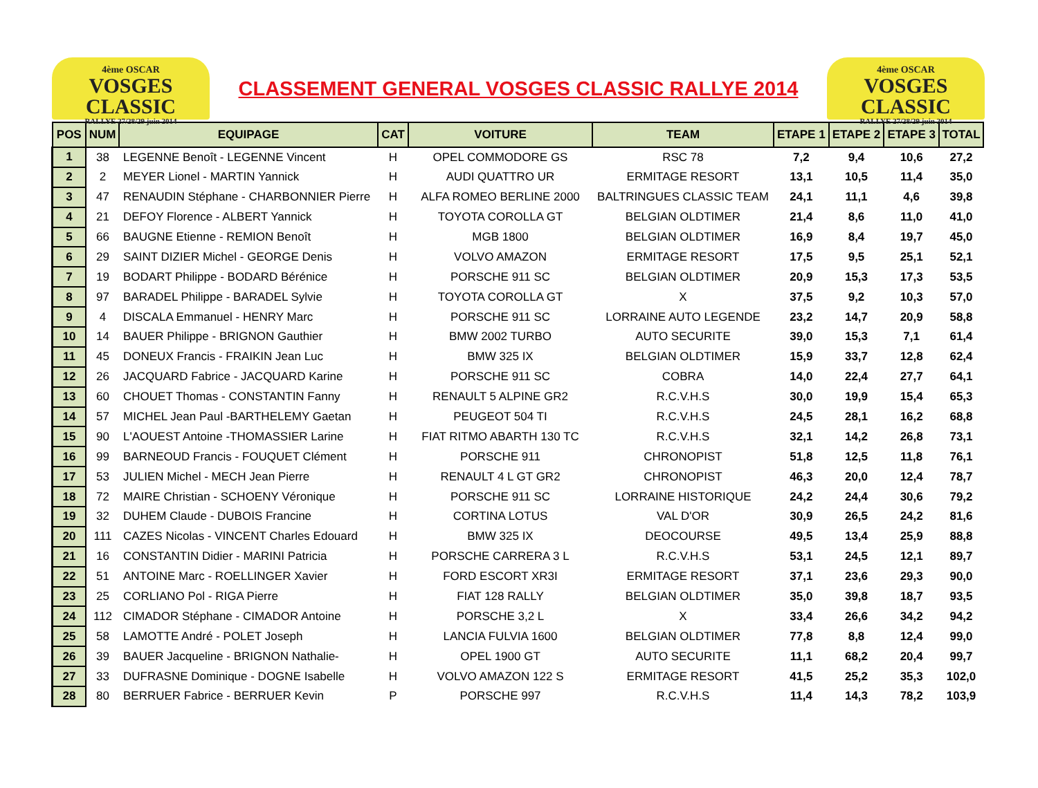4ème OSCAR
VOSGES CLASSIC
RALLYE 27/28/29 juin 2014
CLASSEMENT GENERAL VOSGES CLASSIC RALLYE 2014
4ème OSCAR
VOSGES CLASSIC
RALLYE 27/28/29 juin 2014
| POS | NUM | EQUIPAGE | CAT | VOITURE | TEAM | ETAPE 1 | ETAPE 2 | ETAPE 3 | TOTAL |
| --- | --- | --- | --- | --- | --- | --- | --- | --- | --- |
| 1 | 38 | LEGENNE Benoît - LEGENNE Vincent | H | OPEL COMMODORE GS | RSC 78 | 7,2 | 9,4 | 10,6 | 27,2 |
| 2 | 2 | MEYER Lionel - MARTIN Yannick | H | AUDI QUATTRO UR | ERMITAGE RESORT | 13,1 | 10,5 | 11,4 | 35,0 |
| 3 | 47 | RENAUDIN Stéphane - CHARBONNIER Pierre | H | ALFA ROMEO BERLINE 2000 | BALTRINGUES CLASSIC TEAM | 24,1 | 11,1 | 4,6 | 39,8 |
| 4 | 21 | DEFOY Florence - ALBERT Yannick | H | TOYOTA COROLLA GT | BELGIAN OLDTIMER | 21,4 | 8,6 | 11,0 | 41,0 |
| 5 | 66 | BAUGNE Etienne - REMION Benoît | H | MGB 1800 | BELGIAN OLDTIMER | 16,9 | 8,4 | 19,7 | 45,0 |
| 6 | 29 | SAINT DIZIER Michel - GEORGE Denis | H | VOLVO AMAZON | ERMITAGE RESORT | 17,5 | 9,5 | 25,1 | 52,1 |
| 7 | 19 | BODART Philippe - BODARD Bérénice | H | PORSCHE 911 SC | BELGIAN OLDTIMER | 20,9 | 15,3 | 17,3 | 53,5 |
| 8 | 97 | BARADEL Philippe - BARADEL Sylvie | H | TOYOTA COROLLA GT | X | 37,5 | 9,2 | 10,3 | 57,0 |
| 9 | 4 | DISCALA Emmanuel - HENRY Marc | H | PORSCHE 911 SC | LORRAINE AUTO LEGENDE | 23,2 | 14,7 | 20,9 | 58,8 |
| 10 | 14 | BAUER Philippe - BRIGNON Gauthier | H | BMW 2002 TURBO | AUTO SECURITE | 39,0 | 15,3 | 7,1 | 61,4 |
| 11 | 45 | DONEUX Francis - FRAIKIN Jean Luc | H | BMW 325 IX | BELGIAN OLDTIMER | 15,9 | 33,7 | 12,8 | 62,4 |
| 12 | 26 | JACQUARD Fabrice - JACQUARD Karine | H | PORSCHE 911 SC | COBRA | 14,0 | 22,4 | 27,7 | 64,1 |
| 13 | 60 | CHOUET Thomas - CONSTANTIN Fanny | H | RENAULT 5 ALPINE GR2 | R.C.V.H.S | 30,0 | 19,9 | 15,4 | 65,3 |
| 14 | 57 | MICHEL Jean Paul -BARTHELEMY Gaetan | H | PEUGEOT 504 TI | R.C.V.H.S | 24,5 | 28,1 | 16,2 | 68,8 |
| 15 | 90 | L'AOUEST Antoine -THOMASSIER Larine | H | FIAT RITMO ABARTH 130 TC | R.C.V.H.S | 32,1 | 14,2 | 26,8 | 73,1 |
| 16 | 99 | BARNEOUD Francis - FOUQUET Clément | H | PORSCHE 911 | CHRONOPIST | 51,8 | 12,5 | 11,8 | 76,1 |
| 17 | 53 | JULIEN Michel - MECH Jean Pierre | H | RENAULT 4 L GT GR2 | CHRONOPIST | 46,3 | 20,0 | 12,4 | 78,7 |
| 18 | 72 | MAIRE Christian - SCHOENY Véronique | H | PORSCHE 911 SC | LORRAINE HISTORIQUE | 24,2 | 24,4 | 30,6 | 79,2 |
| 19 | 32 | DUHEM Claude - DUBOIS Francine | H | CORTINA LOTUS | VAL D'OR | 30,9 | 26,5 | 24,2 | 81,6 |
| 20 | 111 | CAZES Nicolas - VINCENT Charles Edouard | H | BMW 325 IX | DEOCOURSE | 49,5 | 13,4 | 25,9 | 88,8 |
| 21 | 16 | CONSTANTIN Didier - MARINI Patricia | H | PORSCHE CARRERA 3 L | R.C.V.H.S | 53,1 | 24,5 | 12,1 | 89,7 |
| 22 | 51 | ANTOINE Marc - ROELLINGER Xavier | H | FORD ESCORT XR3I | ERMITAGE RESORT | 37,1 | 23,6 | 29,3 | 90,0 |
| 23 | 25 | CORLIANO Pol - RIGA Pierre | H | FIAT 128 RALLY | BELGIAN OLDTIMER | 35,0 | 39,8 | 18,7 | 93,5 |
| 24 | 112 | CIMADOR Stéphane - CIMADOR Antoine | H | PORSCHE 3,2 L | X | 33,4 | 26,6 | 34,2 | 94,2 |
| 25 | 58 | LAMOTTE André - POLET Joseph | H | LANCIA FULVIA 1600 | BELGIAN OLDTIMER | 77,8 | 8,8 | 12,4 | 99,0 |
| 26 | 39 | BAUER Jacqueline - BRIGNON Nathalie- | H | OPEL 1900 GT | AUTO SECURITE | 11,1 | 68,2 | 20,4 | 99,7 |
| 27 | 33 | DUFRASNE Dominique - DOGNE Isabelle | H | VOLVO AMAZON 122 S | ERMITAGE RESORT | 41,5 | 25,2 | 35,3 | 102,0 |
| 28 | 80 | BERRUER Fabrice - BERRUER Kevin | P | PORSCHE 997 | R.C.V.H.S | 11,4 | 14,3 | 78,2 | 103,9 |